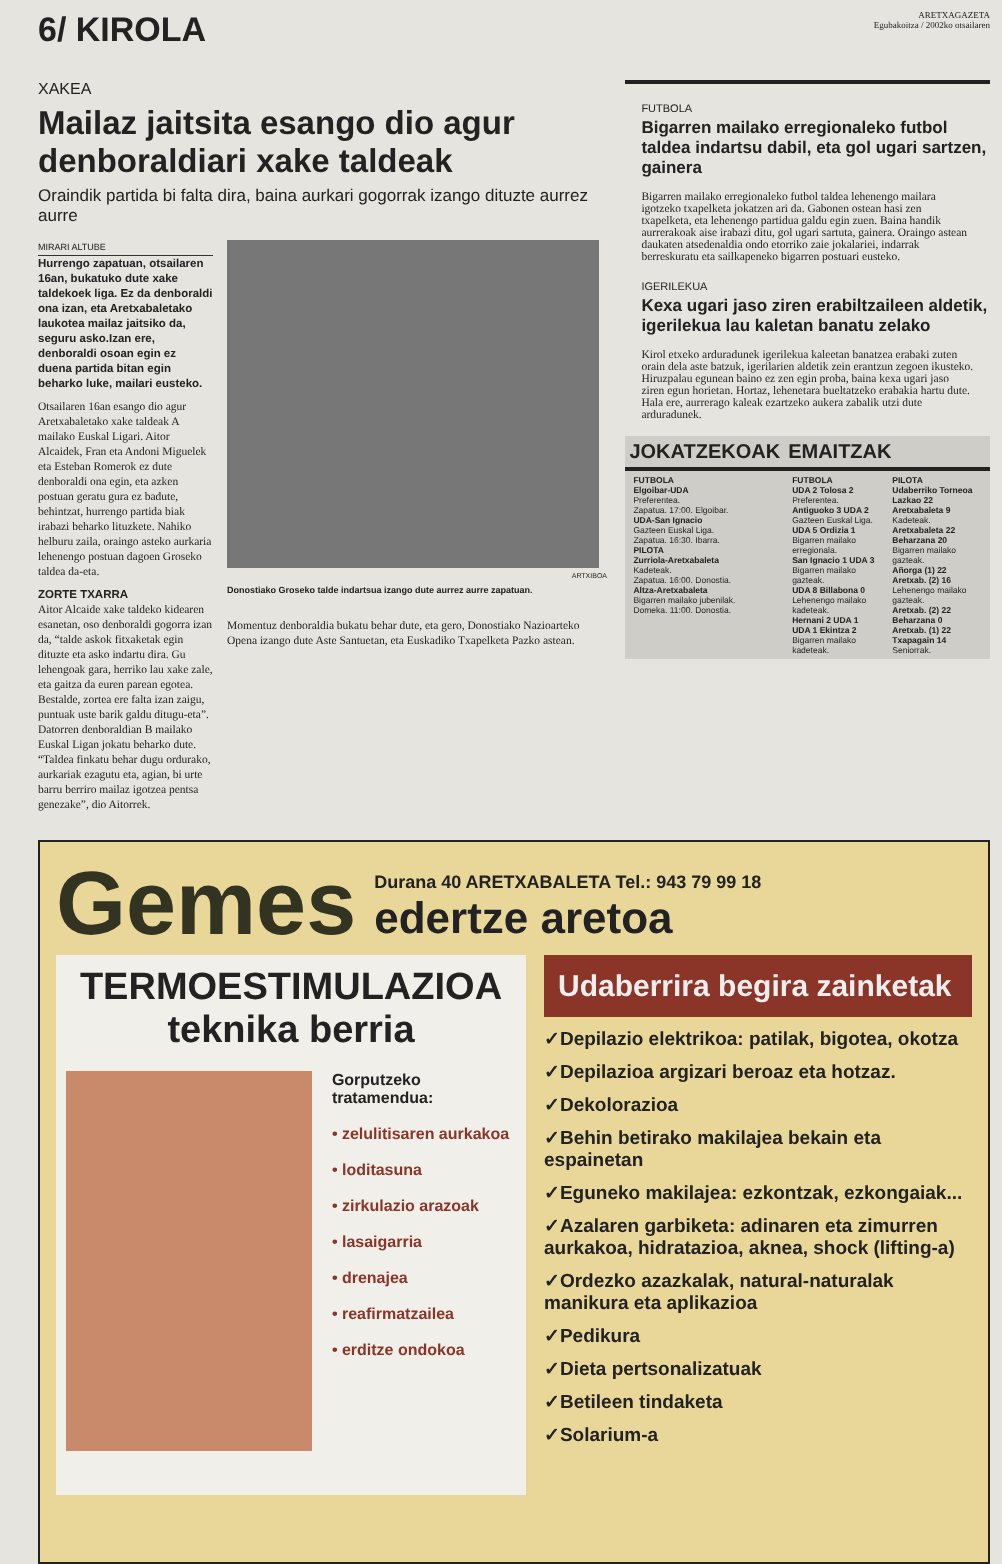6/ KIROLA
ARETXAGAZETA
Egubakoitza / 2002ko otsailaren
XAKEA
Mailaz jaitsita esango dio agur denboraldiari xake taldeak
Oraindik partida bi falta dira, baina aurkari gogorrak izango dituzte aurrez aurre
MIRARI ALTUBE
Hurrengo zapatuan, otsailaren 16an, bukatuko dute xake taldekoek liga. Ez da denboraldi ona izan, eta Aretxabaletako laukotea mailaz jaitsiko da, seguru asko.Izan ere, denboraldi osoan egin ez duena partida bitan egin beharko luke, mailari eusteko.
Otsailaren 16an esango dio agur Aretxabaletako xake taldeak A mailako Euskal Ligari. Aitor Alcaidek, Fran eta Andoni Miguelek eta Esteban Romerok ez dute denboraldi ona egin, eta azken postuan geratu gura ez badute, behintzat, hurrengo partida biak irabazi beharko lituzkete. Nahiko helburu zaila, oraingo asteko aurkaria lehenengo postuan dagoen Groseko taldea da-eta.
ZORTE TXARRA
Aitor Alcaide xake taldeko kidearen esanetan, oso denboraldi gogorra izan da, “talde askok fitxaketak egin dituzte eta asko indartu dira. Gu lehengoak gara, herriko lau xake zale, eta gaitza da euren parean egotea. Bestalde, zortea ere falta izan zaigu, puntuak uste barik galdu ditugu-eta”. Datorren denboraldian B mailako Euskal Ligan jokatu beharko dute. “Taldea finkatu behar dugu ordurako, aurkariak ezagutu eta, agian, bi urte barru berriro mailaz igotzea pentsa genezake”, dio Aitorrek.
ARTXIBOA
Donostiako Groseko talde indartsua izango dute aurrez aurre zapatuan.
Momentuz denboraldia bukatu behar dute, eta gero, Donostiako Nazioarteko Opena izango dute Aste Santuetan, eta Euskadiko Txapelketa Pazko astean.
FUTBOLA
Bigarren mailako erregionaleko futbol taldea indartsu dabil, eta gol ugari sartzen, gainera
Bigarren mailako erregionaleko futbol taldea lehenengo mailara igotzeko txapelketa jokatzen ari da. Gabonen ostean hasi zen txapelketa, eta lehenengo partidua galdu egin zuen. Baina handik aurrerakoak aise irabazi ditu, gol ugari sartuta, gainera. Oraingo astean daukaten atsedenaldia ondo etorriko zaie jokalariei, indarrak berreskuratu eta sailkapeneko bigarren postuari eusteko.
IGERILEKUA
Kexa ugari jaso ziren erabiltzaileen aldetik, igerilekua lau kaletan banatu zelako
Kirol etxeko arduradunek igerilekua kaleetan banatzea erabaki zuten orain dela aste batzuk, igerilarien aldetik zein erantzun zegoen ikusteko. Hiruzpalau egunean baino ez zen egin proba, baina kexa ugari jaso ziren egun horietan. Hortaz, lehenetara bueltatzeko erabakia hartu dute. Hala ere, aurrerago kaleak ezartzeko aukera zabalik utzi dute arduradunek.
| JOKATZEKOAK | EMAITZAK | |
| --- | --- | --- |
| FUTBOLA Elgoibar-UDA Preferentea. Zapatua. 17:00. Elgoibar. UDA-San Ignacio Gazteen Euskal Liga. Zapatua. 16:30. Ibarra. PILOTA Zurriola-Aretxabaleta Kadeteak. Zapatua. 16:00. Donostia. Altza-Aretxabaleta Bigarren mailako jubenilak. Domeka. 11:00. Donostia. | FUTBOLA UDA 2 Tolosa 2 Preferentea. Antiguoko 3 UDA 2 Gazteen Euskal Liga. UDA 5 Ordizia 1 Bigarren mailako erregionala. San Ignacio 1 UDA 3 Bigarren mailako gazteak. UDA 8 Billabona 0 Lehenengo mailako kadeteak. Hernani 2 UDA 1 UDA 1 Ekintza 2 Bigarren mailako kadeteak. | PILOTA Udaberriko Torneoa Lazkao 22 Aretxabaleta 9 Kadeteak. Aretxabaleta 22 Beharzana 20 Bigarren mailako gazteak. Añorga (1) 22 Aretxab. (2) 16 Lehenengo mailako gazteak. Aretxab. (2) 22 Beharzana 0 Aretxab. (1) 22 Txapagain 14 Seniorrak. |
Gemes
Durana 40 ARETXABALETA Tel.: 943 79 99 18
edertze aretoa
TERMOESTIMULAZIOA
teknika berria
Gorputzeko tratamendua:
• zelulitisaren aurkakoa
• loditasuna
• zirkulazio arazoak
• lasaigarria
• drenajea
• reafirmatzailea
• erditze ondokoa
Udaberrira begira zainketak
✓Depilazio elektrikoa: patilak, bigotea, okotza
✓Depilazioa argizari beroaz eta hotzaz.
✓Dekolorazioa
✓Behin betirako makilajea bekain eta espainetan
✓Eguneko makilajea: ezkontzak, ezkongaiak...
✓Azalaren garbiketa: adinaren eta zimurren aurkakoa, hidratazioa, aknea, shock (lifting-a)
✓Ordezko azazkalak, natural-naturalak manikura eta aplikazioa
✓Pedikura
✓Dieta pertsonalizatuak
✓Betileen tindaketa
✓Solarium-a